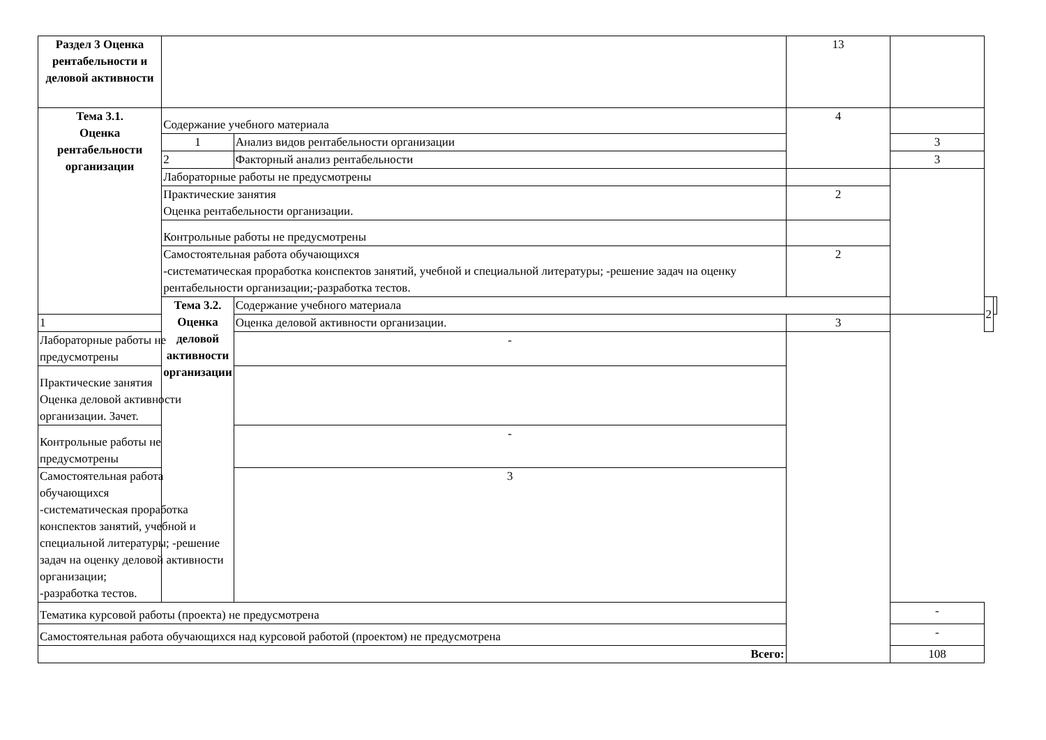| Раздел 3 Оценка рентабельности и деловой активности | | | 13 | | | |
| Тема 3.1. Оценка рентабельности организации | Содержание учебного материала | | 4 | | | |
| | 1 | Анализ видов рентабельности организации | | 3 | | |
| | 2 | Факторный анализ рентабельности | | 3 | | |
| | Лабораторные работы не предусмотрены | | | | | |
| | Практические занятия Оценка рентабельности организации. | | 2 | | | |
| | Контрольные работы не предусмотрены | | | | | |
| | Самостоятельная работа обучающихся -систематическая проработка конспектов занятий, учебной и специальной литературы; -решение задач на оценку рентабельности организации;-разработка тестов. | | 2 | | | |
| | Тема 3.2. Оценка деловой активности организации | Содержание учебного материала | | | 2 | |
| 1 | | Оценка деловой активности организации. | 3 | | | |
| Лабораторные работы не предусмотрены | | - | | | | |
| Практические занятия Оценка деловой активности организации. Зачет. | | | | | | |
| Контрольные работы не предусмотрены | | - | | | | |
| Самостоятельная работа обучающихся -систематическая проработка конспектов занятий, учебной и специальной литературы; -решение задач на оценку деловой активности организации; -разработка тестов. | | 3 | | | | |
| Тематика курсовой работы (проекта) не предусмотрена | | | | - | | |
| Самостоятельная работа обучающихся над курсовой работой (проектом) не предусмотрена | | | | - | | |
| Всего: | | | | 108 | | |